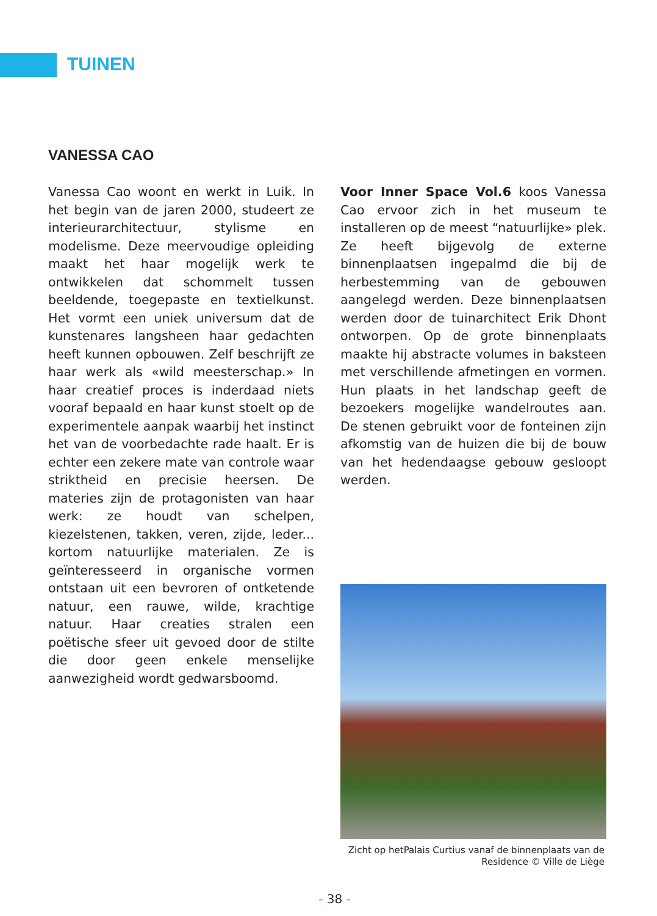TUINEN
VANESSA CAO
Vanessa Cao woont en werkt in Luik. In het begin van de jaren 2000, studeert ze interieurarchitectuur, stylisme en modelisme. Deze meervoudige opleiding maakt het haar mogelijk werk te ontwikkelen dat schommelt tussen beeldende, toegepaste en textielkunst. Het vormt een uniek universum dat de kunstenares langsheen haar gedachten heeft kunnen opbouwen. Zelf beschrijft ze haar werk als «wild meesterschap.» In haar creatief proces is inderdaad niets vooraf bepaald en haar kunst stoelt op de experimentele aanpak waarbij het instinct het van de voorbedachte rade haalt. Er is echter een zekere mate van controle waar striktheid en precisie heersen. De materies zijn de protagonisten van haar werk: ze houdt van schelpen, kiezelstenen, takken, veren, zijde, leder... kortom natuurlijke materialen. Ze is geïnteresseerd in organische vormen ontstaan uit een bevroren of ontketende natuur, een rauwe, wilde, krachtige natuur. Haar creaties stralen een poëtische sfeer uit gevoed door de stilte die door geen enkele menselijke aanwezigheid wordt gedwarsboomd.
Voor Inner Space Vol.6 koos Vanessa Cao ervoor zich in het museum te installeren op de meest “natuurlijke» plek. Ze heeft bijgevolg de externe binnenplaatsen ingepalmd die bij de herbestemming van de gebouwen aangelegd werden. Deze binnenplaatsen werden door de tuinarchitect Erik Dhont ontworpen. Op de grote binnenplaats maakte hij abstracte volumes in baksteen met verschillende afmetingen en vormen. Hun plaats in het landschap geeft de bezoekers mogelijke wandelroutes aan. De stenen gebruikt voor de fonteinen zijn afkomstig van de huizen die bij de bouw van het hedendaagse gebouw gesloopt werden.
Zicht op hetPalais Curtius vanaf de binnenplaats van de
Residence © Ville de Liège
- 38 -